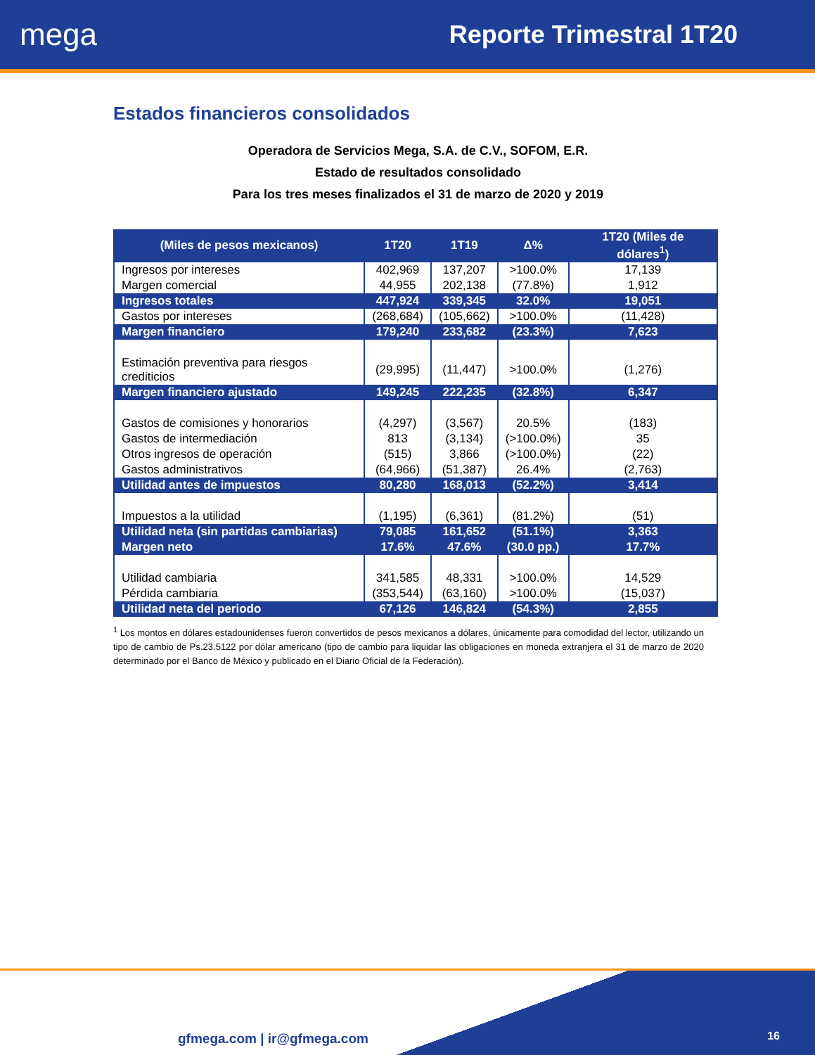mega
Reporte Trimestral 1T20
Estados financieros consolidados
Operadora de Servicios Mega, S.A. de C.V., SOFOM, E.R.
Estado de resultados consolidado
Para los tres meses finalizados el 31 de marzo de 2020 y 2019
| (Miles de pesos mexicanos) | 1T20 | 1T19 | Δ% | 1T20 (Miles de dólares<sup>1</sup>) |
| --- | --- | --- | --- | --- |
| Ingresos por intereses | 402,969 | 137,207 | >100.0% | 17,139 |
| Margen comercial | 44,955 | 202,138 | (77.8%) | 1,912 |
| Ingresos totales | 447,924 | 339,345 | 32.0% | 19,051 |
| Gastos por intereses | (268,684) | (105,662) | >100.0% | (11,428) |
| Margen financiero | 179,240 | 233,682 | (23.3%) | 7,623 |
| Estimación preventiva para riesgos crediticios | (29,995) | (11,447) | >100.0% | (1,276) |
| Margen financiero ajustado | 149,245 | 222,235 | (32.8%) | 6,347 |
| Gastos de comisiones y honorarios | (4,297) | (3,567) | 20.5% | (183) |
| Gastos de intermediación | 813 | (3,134) | (>100.0%) | 35 |
| Otros ingresos de operación | (515) | 3,866 | (>100.0%) | (22) |
| Gastos administrativos | (64,966) | (51,387) | 26.4% | (2,763) |
| Utilidad antes de impuestos | 80,280 | 168,013 | (52.2%) | 3,414 |
| Impuestos a la utilidad | (1,195) | (6,361) | (81.2%) | (51) |
| Utilidad neta (sin partidas cambiarias) | 79,085 | 161,652 | (51.1%) | 3,363 |
| Margen neto | 17.6% | 47.6% | (30.0 pp.) | 17.7% |
| Utilidad cambiaria | 341,585 | 48,331 | >100.0% | 14,529 |
| Pérdida cambiaria | (353,544) | (63,160) | >100.0% | (15,037) |
| Utilidad neta del periodo | 67,126 | 146,824 | (54.3%) | 2,855 |
<sup>1</sup> Los montos en dólares estadounidenses fueron convertidos de pesos mexicanos a dólares, únicamente para comodidad del lector, utilizando un tipo de cambio de Ps.23.5122 por dólar americano (tipo de cambio para liquidar las obligaciones en moneda extranjera el 31 de marzo de 2020 determinado por el Banco de México y publicado en el Diario Oficial de la Federación).
gfmega.com | ir@gfmega.com 16